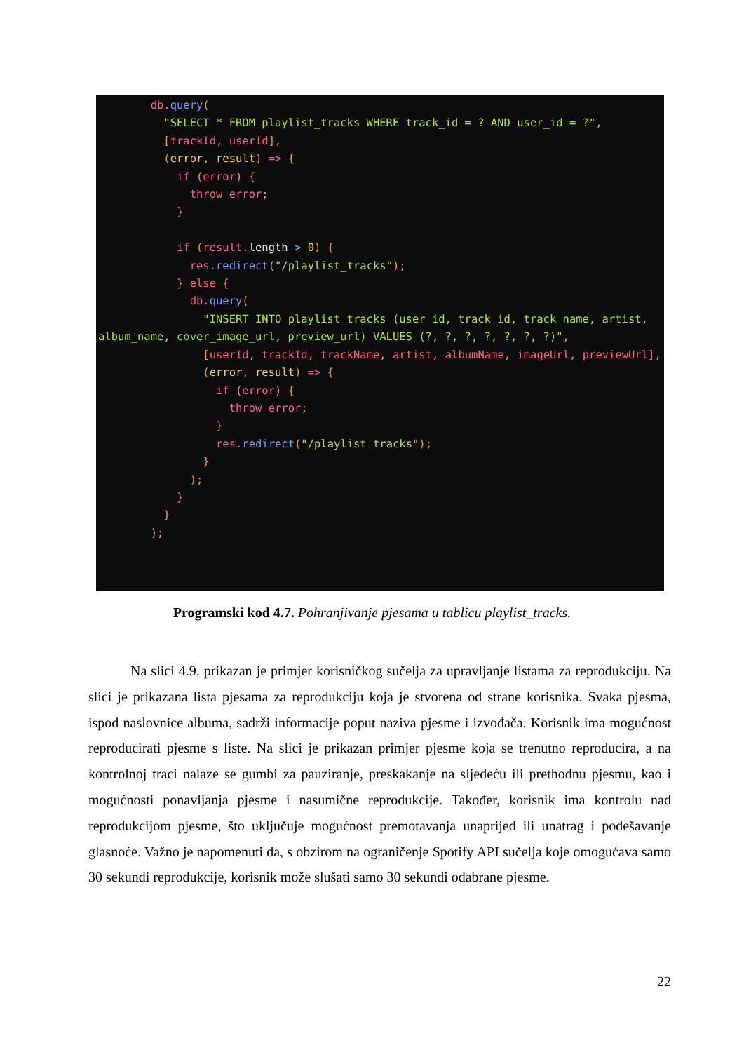db.query(
          "SELECT * FROM playlist_tracks WHERE track_id = ? AND user_id = ?",
          [trackId, userId],
          (error, result) => {
            if (error) {
              throw error;
            }

            if (result. length > 0) {
              res.redirect("/playlist_tracks");
            } else {
              db.query(
                "INSERT INTO playlist_tracks (user_id, track_id, track_name, artist, album_name, cover_image_url, preview_url) VALUES (?, ?, ?, ?, ?, ?, ?)",
                [userId, trackId, trackName, artist, albumName, imageUrl, previewUrl],
                (error, result) => {
                  if (error) {
                    throw error;
                  }
                  res.redirect("/playlist_tracks");
                }
              );
            }
          }
        );
Programski kod 4.7. Pohranjivanje pjesama u tablicu playlist_tracks.
   Na slici 4.9. prikazan je primjer korisničkog sučelja za upravljanje listama za reprodukciju. Na slici je prikazana lista pjesama za reprodukciju koja je stvorena od strane korisnika. Svaka pjesma, ispod naslovnice albuma, sadrži informacije poput naziva pjesme i izvođača. Korisnik ima mogućnost reproducirati pjesme s liste. Na slici je prikazan primjer pjesme koja se trenutno reproducira, a na kontrolnoj traci nalaze se gumbi za pauziranje, preskakanje na sljedeću ili prethodnu pjesmu, kao i mogućnosti ponavljanja pjesme i nasumične reprodukcije. Također, korisnik ima kontrolu nad reprodukcijom pjesme, što uključuje mogućnost premotavanja unaprijed ili unatrag i podešavanje glasnoće. Važno je napomenuti da, s obzirom na ograničenje Spotify API sučelja koje omogućava samo 30 sekundi reprodukcije, korisnik može slušati samo 30 sekundi odabrane pjesme.
22